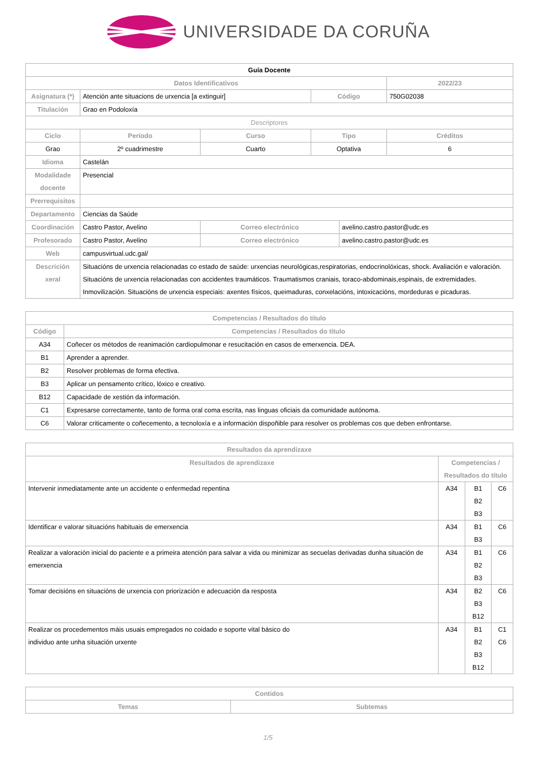UNIVERSIDADE DA CORUÑA
| Guía Docente | | | | | |
| Datos Identificativos | | | | | 2022/23 |
| Asignatura (*) | Atención ante situacions de urxencia [a extinguir] | | Código | | 750G02038 |
| Titulación | Grao en Podoloxía | | | | |
| Descriptores | | | | | |
| Ciclo | Período | Curso | Tipo | | Créditos |
| Grao | 2º cuadrimestre | Cuarto | Optativa | | 6 |
| Idioma | Castelán | | | | |
| Modalidade docente | Presencial | | | | |
| Prerrequisitos | | | | | |
| Departamento | Ciencias da Saúde | | | | |
| Coordinación | Castro Pastor, Avelino | Correo electrónico | | avelino.castro.pastor@udc.es | |
| Profesorado | Castro Pastor, Avelino | Correo electrónico | | avelino.castro.pastor@udc.es | |
| Web | campusvirtual.udc.gal/ | | | | |
| Descrición xeral | Situacións de urxencia relacionadas co estado de saúde: urxencias neurológicas,respiratorias, endocrinolóxicas, shock. Avaliación e valoración. Situacións de urxencia relacionadas con accidentes traumáticos. Traumatismos craniais, toraco-abdominais,espinais, de extremidades. Inmovilización. Situacións de urxencia especiais: axentes físicos, queimaduras, conxelacións, intoxicacións, mordeduras e picaduras. | | | | |
| Competencias / Resultados do título | |
| --- | --- |
| Código | Competencias / Resultados do título |
| A34 | Coñecer os métodos de reanimación cardiopulmonar e resucitación en casos de emerxencia. DEA. |
| B1 | Aprender a aprender. |
| B2 | Resolver problemas de forma efectiva. |
| B3 | Aplicar un pensamento crítico, lóxico e creativo. |
| B12 | Capacidade de xestión da información. |
| C1 | Expresarse correctamente, tanto de forma oral coma escrita, nas linguas oficiais da comunidade autónoma. |
| C6 | Valorar criticamente o coñecemento, a tecnoloxía e a información dispoñible para resolver os problemas cos que deben enfrontarse. |
| Resultados da aprendizaxe | | | |
| --- | --- | --- | --- |
| Resultados de aprendizaxe | Competencias / Resultados do título | | |
| Intervenir inmediatamente ante un accidente o enfermedad repentina | A34 | B1 B2 B3 | C6 |
| Identificar e valorar situacións habituais de emerxencia | A34 | B1 B3 | C6 |
| Realizar a valoración inicial do paciente e a primeira atención para salvar a vida ou minimizar as secuelas derivadas dunha situación de emerxencia | A34 | B1 B2 B3 | C6 |
| Tomar decisións en situacións de urxencia con priorización e adecuación da resposta | A34 | B2 B3 B12 | C6 |
| Realizar os procedementos máis usuais empregados no coidado e soporte vital básico do individuo ante unha situación urxente | A34 | B1 B2 B3 B12 | C1 C6 |
| Contidos | |
| --- | --- |
| Temas | Subtemas |
1/5